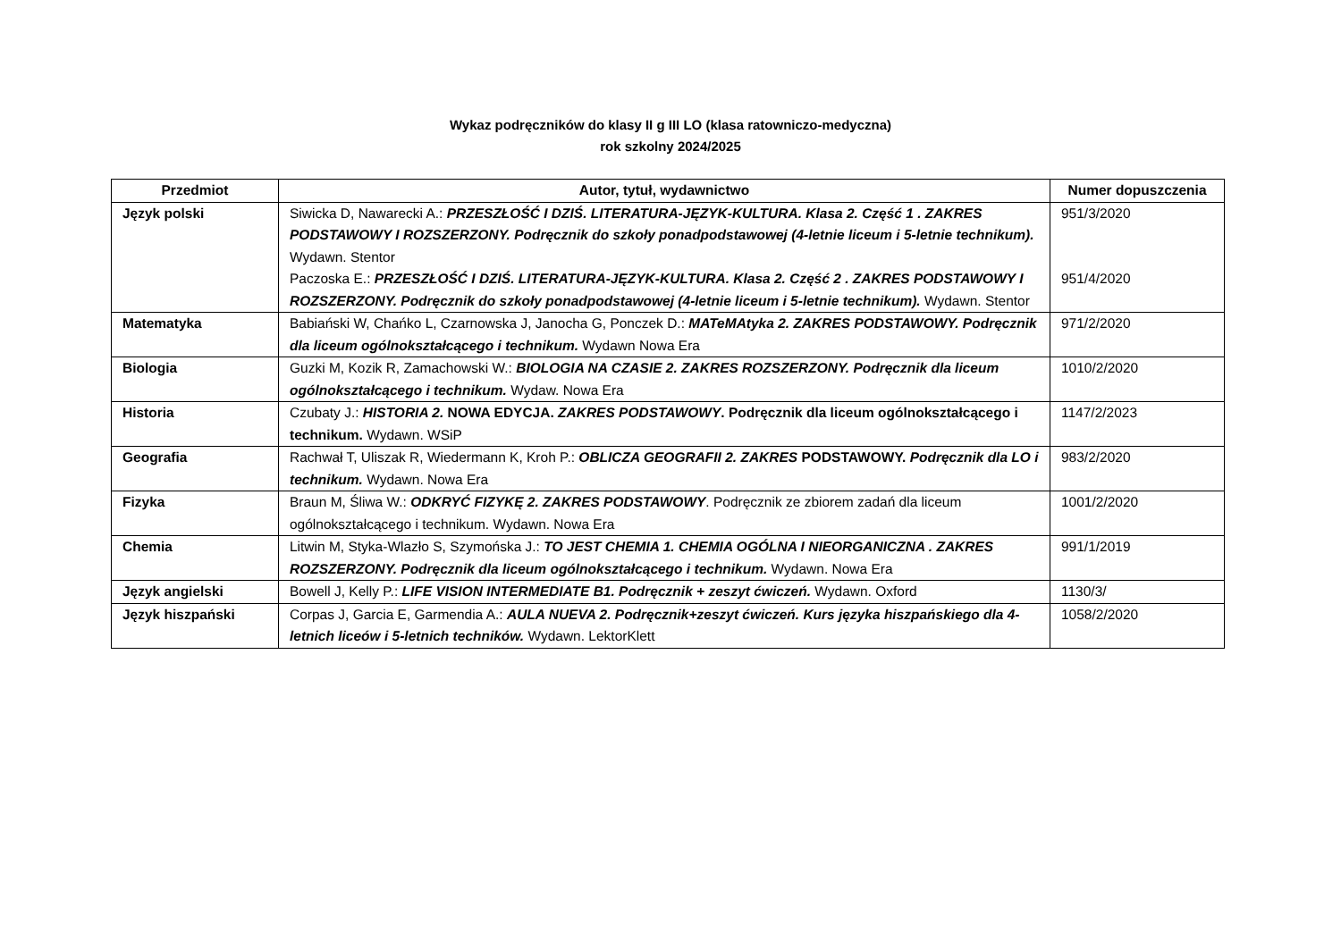Wykaz podręczników do klasy II g III LO (klasa ratowniczo-medyczna)
rok szkolny 2024/2025
| Przedmiot | Autor, tytuł, wydawnictwo | Numer dopuszczenia |
| --- | --- | --- |
| Język polski | Siwicka D, Nawarecki A.: PRZESZŁOŚĆ I DZIŚ. LITERATURA-JĘZYK-KULTURA. Klasa 2. Część 1 . ZAKRES PODSTAWOWY I ROZSZERZONY. Podręcznik do szkoły ponadpodstawowej (4-letnie liceum i 5-letnie technikum). Wydawn. Stentor Paczoska E.: PRZESZŁOŚĆ I DZIŚ. LITERATURA-JĘZYK-KULTURA. Klasa 2. Część 2 . ZAKRES PODSTAWOWY I ROZSZERZONY. Podręcznik do szkoły ponadpodstawowej (4-letnie liceum i 5-letnie technikum). Wydawn. Stentor | 951/3/2020 951/4/2020 |
| Matematyka | Babiański W, Chańko L, Czarnowska J, Janocha G, Ponczek D.: MATeMAtyka 2. ZAKRES PODSTAWOWY. Podręcznik dla liceum ogólnokształcącego i technikum. Wydawn Nowa Era | 971/2/2020 |
| Biologia | Guzki M, Kozik R, Zamachowski W.: BIOLOGIA NA CZASIE 2. ZAKRES ROZSZERZONY. Podręcznik dla liceum ogólnokształcącego i technikum. Wydaw. Nowa Era | 1010/2/2020 |
| Historia | Czubaty J.: HISTORIA 2. NOWA EDYCJA. ZAKRES PODSTAWOWY . Podręcznik dla liceum ogólnokształcącego i technikum. Wydawn. WSiP | 1147/2/2023 |
| Geografia | Rachwał T, Uliszak R, Wiedermann K, Kroh P.: OBLICZA GEOGRAFII 2. ZAKRES PODSTAWOWY. Podręcznik dla LO i technikum. Wydawn. Nowa Era | 983/2/2020 |
| Fizyka | Braun M, Śliwa W.: ODKRYĆ FIZYKĘ 2. ZAKRES PODSTAWOWY . Podręcznik ze zbiorem zadań dla liceum ogólnokształcącego i technikum. Wydawn. Nowa Era | 1001/2/2020 |
| Chemia | Litwin M, Styka-Wlazło S, Szymońska J.: TO JEST CHEMIA 1. CHEMIA OGÓLNA I NIEORGANICZNA . ZAKRES ROZSZERZONY. Podręcznik dla liceum ogólnokształcącego i technikum. Wydawn. Nowa Era | 991/1/2019 |
| Język angielski | Bowell J, Kelly P.: LIFE VISION INTERMEDIATE B1. Podręcznik + zeszyt ćwiczeń. Wydawn. Oxford | 1130/3/ |
| Język hiszpański | Corpas J, Garcia E, Garmendia A.: AULA NUEVA 2. Podręcznik+zeszyt ćwiczeń. Kurs języka hiszpańskiego dla 4-letnich liceów i 5-letnich techników. Wydawn. LektorKlett | 1058/2/2020 |